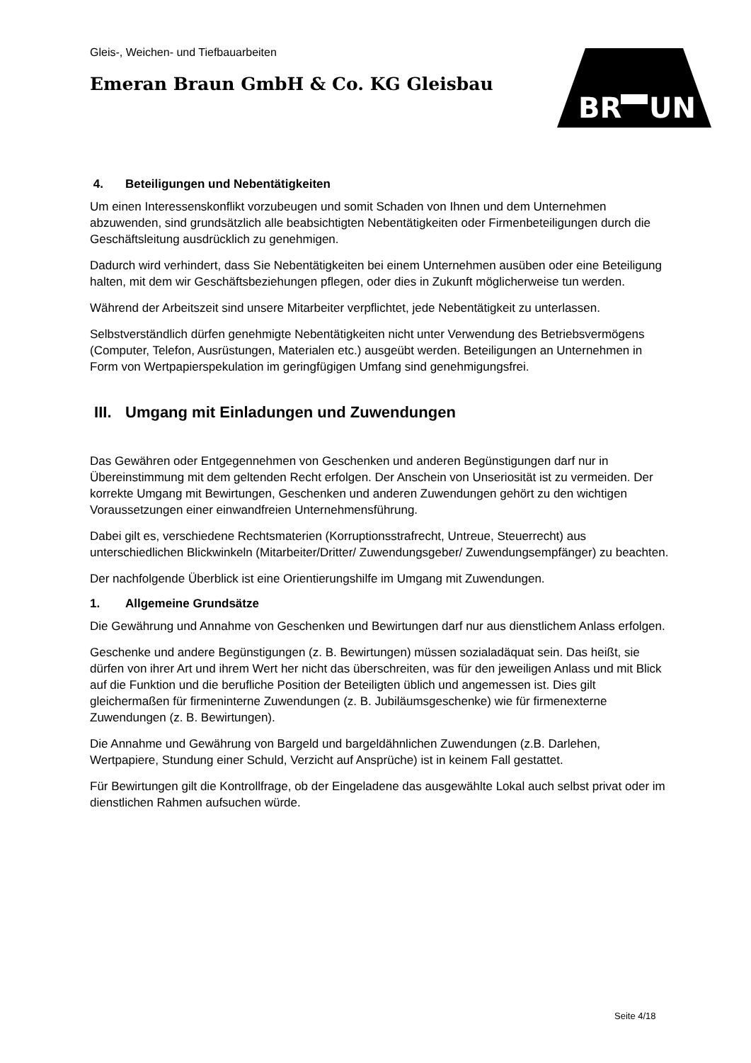BR
UN
Gleis-, Weichen- und Tiefbauarbeiten
Emeran Braun GmbH & Co. KG Gleisbau
4. Beteiligungen und Nebentätigkeiten
Um einen Interessenskonflikt vorzubeugen und somit Schaden von Ihnen und dem Unternehmen abzuwenden, sind grundsätzlich alle beabsichtigten Nebentätigkeiten oder Firmenbeteiligungen durch die Geschäftsleitung ausdrücklich zu genehmigen.
Dadurch wird verhindert, dass Sie Nebentätigkeiten bei einem Unternehmen ausüben oder eine Beteiligung halten, mit dem wir Geschäftsbeziehungen pflegen, oder dies in Zukunft möglicherweise tun werden.
Während der Arbeitszeit sind unsere Mitarbeiter verpflichtet, jede Nebentätigkeit zu unterlassen.
Selbstverständlich dürfen genehmigte Nebentätigkeiten nicht unter Verwendung des Betriebsvermögens (Computer, Telefon, Ausrüstungen, Materialen etc.) ausgeübt werden. Beteiligungen an Unternehmen in Form von Wertpapierspekulation im geringfügigen Umfang sind genehmigungsfrei.
III. Umgang mit Einladungen und Zuwendungen
Das Gewähren oder Entgegennehmen von Geschenken und anderen Begünstigungen darf nur in Übereinstimmung mit dem geltenden Recht erfolgen. Der Anschein von Unseriosität ist zu vermeiden. Der korrekte Umgang mit Bewirtungen, Geschenken und anderen Zuwendungen gehört zu den wichtigen Voraussetzungen einer einwandfreien Unternehmensführung.
Dabei gilt es, verschiedene Rechtsmaterien (Korruptionsstrafrecht, Untreue, Steuerrecht) aus unterschiedlichen Blickwinkeln (Mitarbeiter/Dritter/ Zuwendungsgeber/ Zuwendungsempfänger) zu beachten.
Der nachfolgende Überblick ist eine Orientierungshilfe im Umgang mit Zuwendungen.
1. Allgemeine Grundsätze
Die Gewährung und Annahme von Geschenken und Bewirtungen darf nur aus dienstlichem Anlass erfolgen.
Geschenke und andere Begünstigungen (z. B. Bewirtungen) müssen sozialadäquat sein. Das heißt, sie dürfen von ihrer Art und ihrem Wert her nicht das überschreiten, was für den jeweiligen Anlass und mit Blick auf die Funktion und die berufliche Position der Beteiligten üblich und angemessen ist. Dies gilt gleichermaßen für firmeninterne Zuwendungen (z. B. Jubiläumsgeschenke) wie für firmenexterne Zuwendungen (z. B. Bewirtungen).
Die Annahme und Gewährung von Bargeld und bargeldähnlichen Zuwendungen (z.B. Darlehen, Wertpapiere, Stundung einer Schuld, Verzicht auf Ansprüche) ist in keinem Fall gestattet.
Für Bewirtungen gilt die Kontrollfrage, ob der Eingeladene das ausgewählte Lokal auch selbst privat oder im dienstlichen Rahmen aufsuchen würde.
Seite 4/18